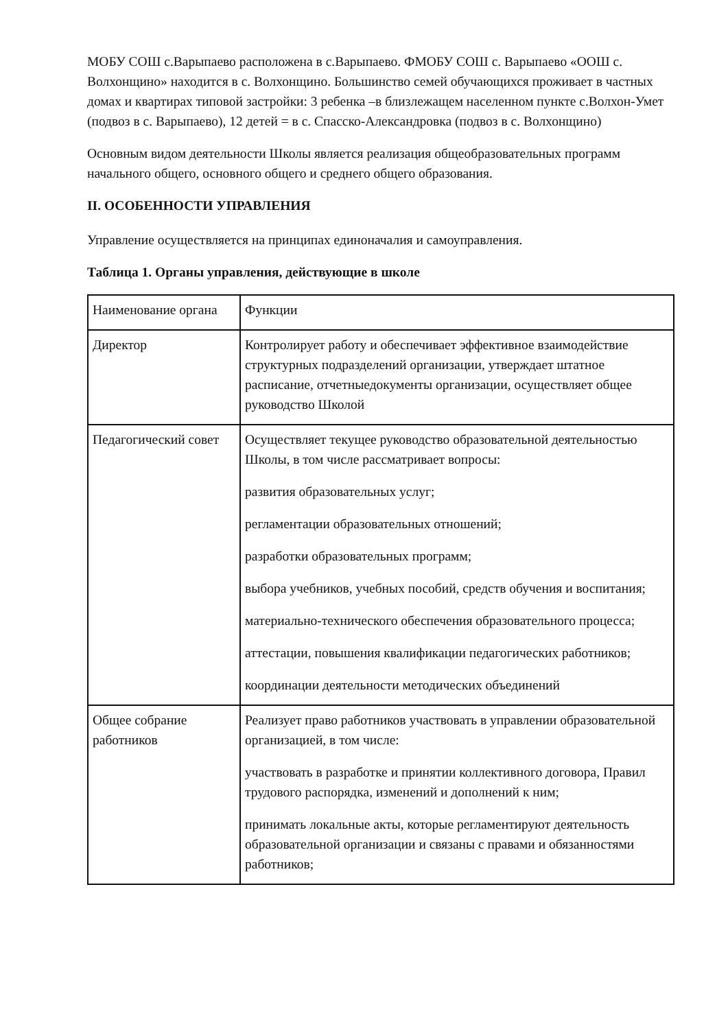МОБУ СОШ с.Варыпаево расположена в с.Варыпаево. ФМОБУ СОШ с. Варыпаево «ООШ с. Волхонщино» находится в с. Волхонщино. Большинство семей обучающихся проживает в частных домах и квартирах типовой застройки: 3 ребенка –в близлежащем населенном пункте с.Волхон-Умет (подвоз в с. Варыпаево), 12 детей = в с. Спасско-Александровка (подвоз в с. Волхонщино)
Основным видом деятельности Школы является реализация общеобразовательных программ начального общего, основного общего и среднего общего образования.
II. ОСОБЕННОСТИ УПРАВЛЕНИЯ
Управление осуществляется на принципах единоначалия и самоуправления.
Таблица 1. Органы управления, действующие в школе
| Наименование органа | Функции |
| Директор | Контролирует работу и обеспечивает эффективное взаимодействие структурных подразделений организации, утверждает штатное расписание, отчетныедокументы организации, осуществляет общее руководство Школой |
| Педагогический совет | Осуществляет текущее руководство образовательной деятельностью Школы, в том числе рассматривает вопросы: развития образовательных услуг; регламентации образовательных отношений; разработки образовательных программ; выбора учебников, учебных пособий, средств обучения и воспитания; материально-технического обеспечения образовательного процесса; аттестации, повышения квалификации педагогических работников; координации деятельности методических объединений |
| Общее собрание работников | Реализует право работников участвовать в управлении образовательной организацией, в том числе: участвовать в разработке и принятии коллективного договора, Правил трудового распорядка, изменений и дополнений к ним; принимать локальные акты, которые регламентируют деятельность образовательной организации и связаны с правами и обязанностями работников; |